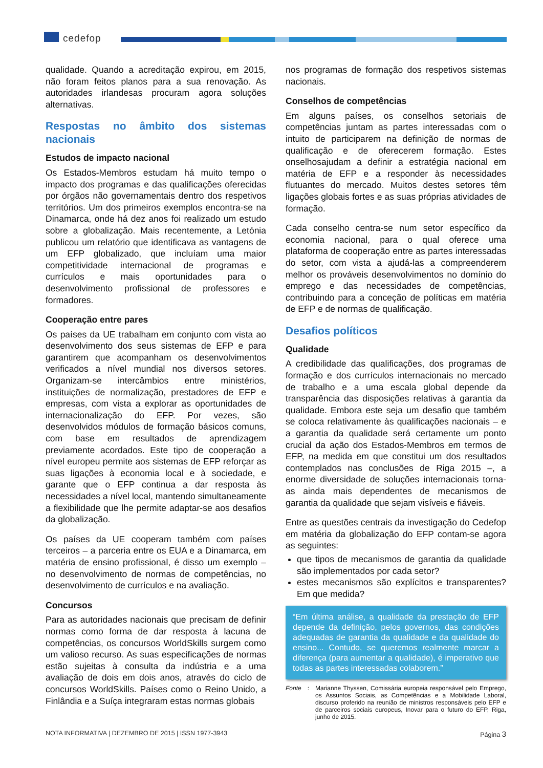cedefop
qualidade. Quando a acreditação expirou, em 2015, não foram feitos planos para a sua renovação. As autoridades irlandesas procuram agora soluções alternativas.
Respostas no âmbito dos sistemas nacionais
Estudos de impacto nacional
Os Estados-Membros estudam há muito tempo o impacto dos programas e das qualificações oferecidas por órgãos não governamentais dentro dos respetivos territórios. Um dos primeiros exemplos encontra-se na Dinamarca, onde há dez anos foi realizado um estudo sobre a globalização. Mais recentemente, a Letónia publicou um relatório que identificava as vantagens de um EFP globalizado, que incluíam uma maior competitividade internacional de programas e currículos e mais oportunidades para o desenvolvimento profissional de professores e formadores.
Cooperação entre pares
Os países da UE trabalham em conjunto com vista ao desenvolvimento dos seus sistemas de EFP e para garantirem que acompanham os desenvolvimentos verificados a nível mundial nos diversos setores. Organizam-se intercâmbios entre ministérios, instituições de normalização, prestadores de EFP e empresas, com vista a explorar as oportunidades de internacionalização do EFP. Por vezes, são desenvolvidos módulos de formação básicos comuns, com base em resultados de aprendizagem previamente acordados. Este tipo de cooperação a nível europeu permite aos sistemas de EFP reforçar as suas ligações à economia local e à sociedade, e garante que o EFP continua a dar resposta às necessidades a nível local, mantendo simultaneamente a flexibilidade que lhe permite adaptar-se aos desafios da globalização.
Os países da UE cooperam também com países terceiros – a parceria entre os EUA e a Dinamarca, em matéria de ensino profissional, é disso um exemplo – no desenvolvimento de normas de competências, no desenvolvimento de currículos e na avaliação.
Concursos
Para as autoridades nacionais que precisam de definir normas como forma de dar resposta à lacuna de competências, os concursos WorldSkills surgem como um valioso recurso. As suas especificações de normas estão sujeitas à consulta da indústria e a uma avaliação de dois em dois anos, através do ciclo de concursos WorldSkills. Países como o Reino Unido, a Finlândia e a Suíça integraram estas normas globais
nos programas de formação dos respetivos sistemas nacionais.
Conselhos de competências
Em alguns países, os conselhos setoriais de competências juntam as partes interessadas com o intuito de participarem na definição de normas de qualificação e de oferecerem formação. Estes onselhosajudam a definir a estratégia nacional em matéria de EFP e a responder às necessidades flutuantes do mercado. Muitos destes setores têm ligações globais fortes e as suas próprias atividades de formação.
Cada conselho centra-se num setor específico da economia nacional, para o qual oferece uma plataforma de cooperação entre as partes interessadas do setor, com vista a ajudá-las a compreenderem melhor os prováveis desenvolvimentos no domínio do emprego e das necessidades de competências, contribuindo para a conceção de políticas em matéria de EFP e de normas de qualificação.
Desafios políticos
Qualidade
A credibilidade das qualificações, dos programas de formação e dos currículos internacionais no mercado de trabalho e a uma escala global depende da transparência das disposições relativas à garantia da qualidade. Embora este seja um desafio que também se coloca relativamente às qualificações nacionais – e a garantia da qualidade será certamente um ponto crucial da ação dos Estados-Membros em termos de EFP, na medida em que constitui um dos resultados contemplados nas conclusões de Riga 2015 –, a enorme diversidade de soluções internacionais torna-as ainda mais dependentes de mecanismos de garantia da qualidade que sejam visíveis e fiáveis.
Entre as questões centrais da investigação do Cedefop em matéria da globalização do EFP contam-se agora as seguintes:
que tipos de mecanismos de garantia da qualidade são implementados por cada setor?
estes mecanismos são explícitos e transparentes? Em que medida?
“Em última análise, a qualidade da prestação de EFP depende da definição, pelos governos, das condições adequadas de garantia da qualidade e da qualidade do ensino... Contudo, se queremos realmente marcar a diferença (para aumentar a qualidade), é imperativo que todas as partes interessadas colaborem.”
Fonte: Marianne Thyssen, Comissária europeia responsável pelo Emprego, os Assuntos Sociais, as Competências e a Mobilidade Laboral, discurso proferido na reunião de ministros responsáveis pelo EFP e de parceiros sociais europeus, Inovar para o futuro do EFP, Riga, junho de 2015.
NOTA INFORMATIVA | DEZEMBRO DE 2015 | ISSN 1977-3943 Página 3